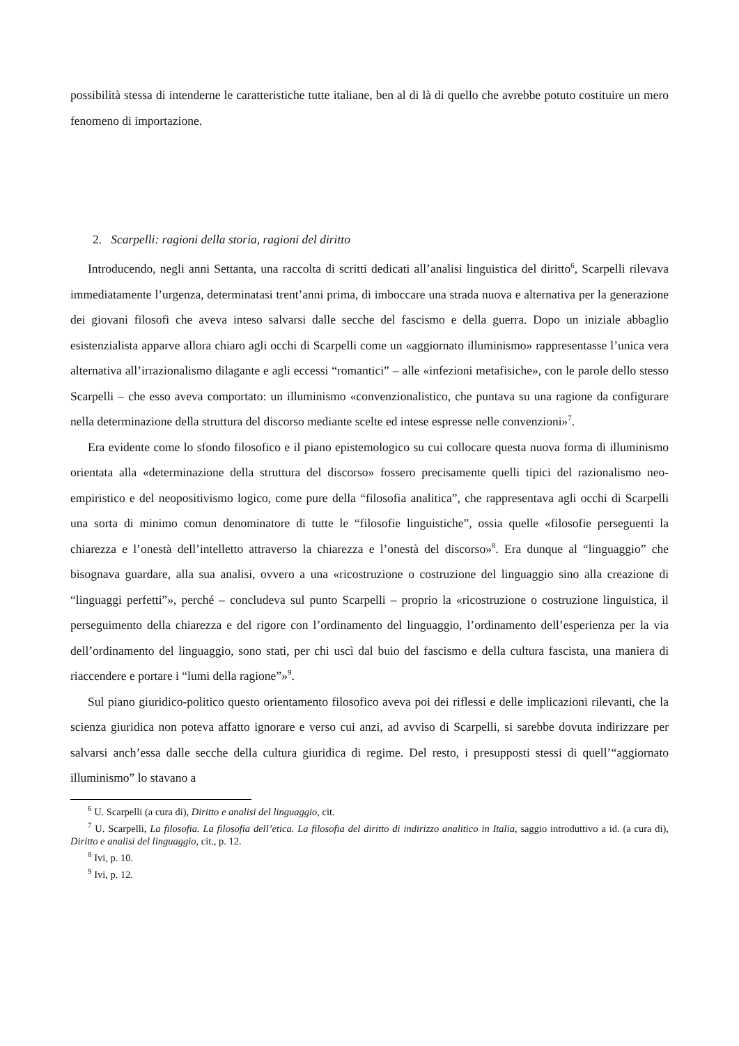possibilità stessa di intenderne le caratteristiche tutte italiane, ben al di là di quello che avrebbe potuto costituire un mero fenomeno di importazione.
2. Scarpelli: ragioni della storia, ragioni del diritto
Introducendo, negli anni Settanta, una raccolta di scritti dedicati all’analisi linguistica del diritto<sup>6</sup>, Scarpelli rilevava immediatamente l’urgenza, determinatasi trent’anni prima, di imboccare una strada nuova e alternativa per la generazione dei giovani filosofi che aveva inteso salvarsi dalle secche del fascismo e della guerra. Dopo un iniziale abbaglio esistenzialista apparve allora chiaro agli occhi di Scarpelli come un «aggiornato illuminismo» rappresentasse l’unica vera alternativa all’irrazionalismo dilagante e agli eccessi “romantici” – alle «infezioni metafisiche», con le parole dello stesso Scarpelli – che esso aveva comportato: un illuminismo «convenzionalistico, che puntava su una ragione da configurare nella determinazione della struttura del discorso mediante scelte ed intese espresse nelle convenzioni»<sup>7</sup>.
Era evidente come lo sfondo filosofico e il piano epistemologico su cui collocare questa nuova forma di illuminismo orientata alla «determinazione della struttura del discorso» fossero precisamente quelli tipici del razionalismo neo-empiristico e del neopositivismo logico, come pure della “filosofia analitica”, che rappresentava agli occhi di Scarpelli una sorta di minimo comun denominatore di tutte le “filosofie linguistiche”, ossia quelle «filosofie perseguenti la chiarezza e l’onestà dell’intelletto attraverso la chiarezza e l’onestà del discorso»<sup>8</sup>. Era dunque al “linguaggio” che bisognava guardare, alla sua analisi, ovvero a una «ricostruzione o costruzione del linguaggio sino alla creazione di “linguaggi perfetti”», perché – concludeva sul punto Scarpelli – proprio la «ricostruzione o costruzione linguistica, il perseguimento della chiarezza e del rigore con l’ordinamento del linguaggio, l’ordinamento dell’esperienza per la via dell’ordinamento del linguaggio, sono stati, per chi uscì dal buio del fascismo e della cultura fascista, una maniera di riaccendere e portare i “lumi della ragione”»<sup>9</sup>.
Sul piano giuridico-politico questo orientamento filosofico aveva poi dei riflessi e delle implicazioni rilevanti, che la scienza giuridica non poteva affatto ignorare e verso cui anzi, ad avviso di Scarpelli, si sarebbe dovuta indirizzare per salvarsi anch’essa dalle secche della cultura giuridica di regime. Del resto, i presupposti stessi di quell’“aggiornato illuminismo” lo stavano a
<sup>6</sup> U. Scarpelli (a cura di), Diritto e analisi del linguaggio, cit.
<sup>7</sup> U. Scarpelli, La filosofia. La filosofia dell’etica. La filosofia del diritto di indirizzo analitico in Italia, saggio introduttivo a id. (a cura di), Diritto e analisi del linguaggio, cit., p. 12.
<sup>8</sup> Ivi, p. 10.
<sup>9</sup> Ivi, p. 12.